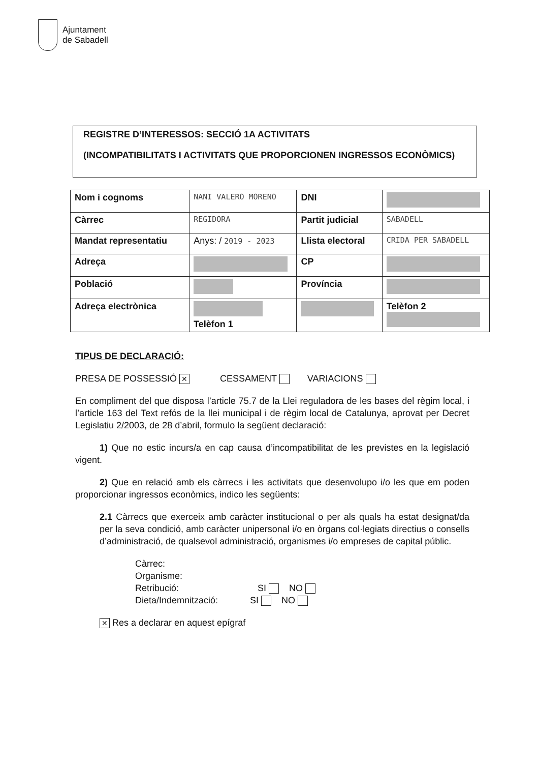Ajuntament
de Sabadell
REGISTRE D’INTERESSOS: SECCIÓ 1A ACTIVITATS
(INCOMPATIBILITATS I ACTIVITATS QUE PROPORCIONEN INGRESSOS ECONÒMICS)
| Nom i cognoms | NANI VALERO MORENO | | DNI | | |
| Càrrec | REGIDORA | Partit judicial | | SABADELL | |
| Mandat representatiu | Anys: / 2019 - 2023 | Llista electoral | | CRIDA PER SABADELL | |
| Adreça | | | CP | | |
| Població | | | Província | | |
| Adreça electrònica | Telèfon 1 | | | Telèfon 2 | |
TIPUS DE DECLARACIÓ:
PRESA DE POSSESSIÓ ✕ CESSAMENT VARIACIONS
En compliment del que disposa l’article 75.7 de la Llei reguladora de les bases del règim local, i l’article 163 del Text refós de la llei municipal i de règim local de Catalunya, aprovat per Decret Legislatiu 2/2003, de 28 d’abril, formulo la següent declaració:
1) Que no estic incurs/a en cap causa d’incompatibilitat de les previstes en la legislació vigent.
2) Que en relació amb els càrrecs i les activitats que desenvolupo i/o les que em poden proporcionar ingressos econòmics, indico les següents:
2.1 Càrrecs que exerceix amb caràcter institucional o per als quals ha estat designat/da per la seva condició, amb caràcter unipersonal i/o en òrgans col·legiats directius o consells d’administració, de qualsevol administració, organismes i/o empreses de capital públic.
Càrrec:
Organisme:
Retribució: SI NO
Dieta/Indemnització: SI NO
✕ Res a declarar en aquest epígraf